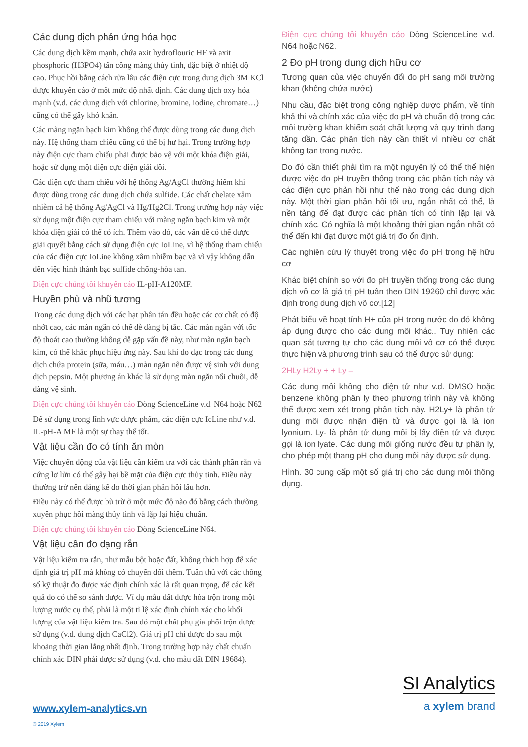Các dung dịch phản ứng hóa học
Các dung dịch kềm mạnh, chứa axit hydroflouric HF và axit phosphoric (H3PO4) tấn công màng thủy tinh, đặc biệt ở nhiệt độ cao. Phục hồi bằng cách rửa lâu các điện cực trong dung dịch 3M KCl được khuyến cáo ở một mức độ nhất định. Các dung dịch oxy hóa mạnh (v.d. các dung dịch với chlorine, bromine, iodine, chromate…) cũng có thể gây khó khăn.
Các màng ngăn bạch kim không thể được dùng trong các dung dịch này. Hệ thống tham chiếu cũng có thể bị hư hại. Trong trường hợp này điện cực tham chiếu phải được bảo vệ với một khóa điện giải, hoặc sử dụng một điện cực điện giải đôi.
Các điện cực tham chiếu với hệ thống Ag/AgCl thường hiếm khi được dùng trong các dung dịch chứa sulfide. Các chất chelate xâm nhiễm cả hệ thống Ag/AgCl và Hg/Hg2Cl. Trong trường hợp này việc sử dụng một điện cực tham chiếu với màng ngăn bạch kim và một khóa điện giải có thể có ích. Thêm vào đó, các vấn đề có thể được giải quyết bằng cách sử dụng điện cực IoLine, vì hệ thống tham chiếu của các điện cực IoLine không xâm nhiễm bạc và vì vậy không dẫn đến việc hình thành bạc sulfide chống-hòa tan.
Điện cực chúng tôi khuyến cáo IL-pH-A120MF.
Huyền phù và nhũ tương
Trong các dung dịch với các hạt phân tán đều hoặc các cơ chất có độ nhớt cao, các màn ngăn có thể dễ dàng bị tắc. Các màn ngăn với tốc độ thoát cao thường không dễ gặp vấn đề này, như màn ngăn bạch kim, có thể khắc phục hiệu ứng này. Sau khi đo đạc trong các dung dịch chứa protein (sữa, máu…) màn ngăn nên được vệ sinh với dung dịch pepsin. Một phương án khác là sử dụng màn ngăn nối chuôi, dễ dàng vệ sinh.
Điện cực chúng tôi khuyến cáo Dòng ScienceLine v.d. N64 hoặc N62
Để sử dụng trong lĩnh vực dược phẩm, các điện cực IoLine như v.d. IL-pH-A MF là một sự thay thế tốt.
Vật liệu cần đo có tính ăn mòn
Việc chuyển động của vật liệu cần kiểm tra với các thành phần rắn và cứng lơ lửn có thể gây hại bề mặt của điện cực thủy tinh. Điều này thường trở nên đáng kể do thời gian phản hồi lâu hơn.
Điều này có thể được bù trừ ở một mức độ nào đó bằng cách thường xuyên phục hồi màng thủy tinh và lặp lại hiệu chuẩn.
Điện cực chúng tôi khuyến cáo Dòng ScienceLine N64.
Vật liệu cần đo dạng rắn
Vật liệu kiểm tra rắn, như mẫu bột hoặc đất, không thích hợp để xác định giá trị pH mà không có chuyển đổi thêm. Tuân thủ với các thông số kỹ thuật đo được xác định chính xác là rất quan trọng, để các kết quả đo có thể so sánh được. Ví dụ mẫu đất được hòa trộn trong một lượng nước cụ thể, phải là một tỉ lệ xác định chính xác cho khối lượng của vật liệu kiểm tra. Sau đó một chất phụ gia phối trộn được sử dụng (v.d. dung dịch CaCl2). Giá trị pH chỉ được đo sau một khoảng thời gian lắng nhất định. Trong trường hợp này chất chuẩn chính xác DIN phải được sử dụng (v.d. cho mẫu đất DIN 19684).
Điện cực chúng tôi khuyến cáo Dòng ScienceLine v.d. N64 hoặc N62.
2 Đo pH trong dung dịch hữu cơ
Tương quan của việc chuyển đổi đo pH sang môi trường khan (không chứa nước)
Nhu cầu, đặc biệt trong công nghiệp dược phẩm, về tính khả thi và chính xác của việc đo pH và chuẩn độ trong các môi trường khan khiểm soát chất lượng và quy trình đang tăng dần. Các phân tích này cần thiết vì nhiều cơ chất không tan trong nước.
Do đó cần thiết phải tìm ra một nguyên lý có thể thể hiện được việc đo pH truyền thống trong các phân tích này và các điện cực phản hồi như thế nào trong các dung dịch này. Một thời gian phản hồi tối ưu, ngắn nhất có thể, là nền tảng để đạt được các phân tích có tính lặp lại và chính xác. Có nghĩa là một khoảng thời gian ngắn nhất có thể đến khi đạt được một giá trị đo ổn định.
Các nghiên cứu lý thuyết trong việc đo pH trong hệ hữu cơ
Khác biệt chính so với đo pH truyền thống trong các dung dịch vô cơ là giá trị pH tuân theo DIN 19260 chỉ được xác định trong dung dịch vô cơ.[12]
Phát biểu về hoạt tính H+ của pH trong nước do đó không áp dụng được cho các dung môi khác.. Tuy nhiên các quan sát tương tự cho các dung môi vô cơ có thể được thực hiện và phương trình sau có thể được sử dụng:
2HLy H2Ly + + Ly –
Các dung môi không cho điện tử như v.d. DMSO hoặc benzene không phân ly theo phương trình này và không thể được xem xét trong phân tích này. H2Ly+ là phân tử dung môi được nhận điện tử và được gọi là là ion lyonium. Ly- là phân tử dung môi bị lấy điện tử và được gọi là ion lyate. Các dung môi giống nước đều tự phân ly, cho phép một thang pH cho dung môi này được sử dụng.
Hình. 30 cung cấp một số giá trị cho các dung môi thông dụng.
www.xylem-analytics.vn
© 2019 Xylem
SI Analytics
a xylem brand